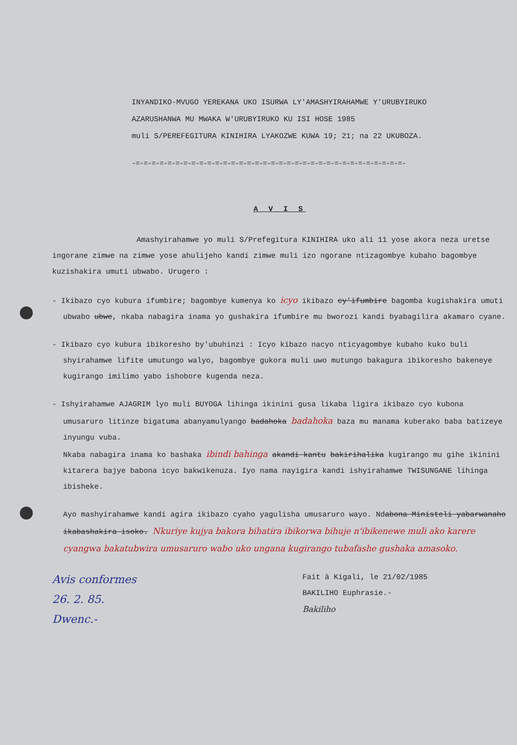INYANDIKO-MVUGO YEREKANA UKO ISURWA LY'AMASHYIRAHAMWE Y'URUBYIRUKO
AZARUSHANWA MU MWAKA W'URUBYIRUKO KU ISI HOSE 1985
muli S/PEREFEGITURA KINIHIRA LYAKOZWE KUWA 19; 21; na 22 UKUBOZA.
-=-=-=-=-=-=-=-=-=-=-=-=-=-=-=-=-=-=-=-=-=-=-=-=-=-=-=-=-=-=-=-=-=-=-
A V I S
Amashyirahamwe yo muli S/Prefegitura KINIHIRA uko ali 11 yose akora neza uretse ingorane zimwe na zimwe yose ahulijeho kandi zimwe muli izo ngorane ntizagombye kubaho bagombye kuzishakira umuti ubwabo. Urugero :
- Ikibazo cyo kubura ifumbire; bagombye kumenya ko icyo ikibazo cy'ifumbire bagomba kugishakira umuti ubwabo ubwe, nkaba nabagira inama yo gushakira ifumbire mu bworozi kandi byabagilira akamaro cyane.
- Ikibazo cyo kubura ibikoresho by'ubuhinzi : Icyo kibazo nacyo nticyagombye kubaho kuko buli shyirahamwe lifite umutungo walyo, bagombye gukora muli uwo mutungo bakagura ibikoresho bakeneye kugirango imilimo yabo ishobore kugenda neza.
- Ishyirahamwe AJAGRIM lyo muli BUYOGA lihinga ikinini gusa likaba ligira ikibazo cyo kubona umusaruro litinze bigatuma abanyamulyango badahoka badahoka baza mu manama kuberako baba batizeye inyungu vuba.
Nkaba nabagira inama ko bashaka ibindi bahinga akandi kantu bakirihalika kugirango mu gihe ikinini kitarera bajye babona icyo bakwikenuza. Iyo nama nayigira kandi ishyirahamwe TWISUNGANE lihinga ibisheke.
Ayo mashyirahamwe kandi agira ikibazo cyaho yagulisha umusaruro wayo. Ndabona Ministeli yabarwanaho ikabashakira isoko. Nkuriye kujya bakora bihatira ibikorwa bihuje n'ibikenewe muli ako karere cyangwa bakatubwira umusaruro wabo uko ungana kugirango tubafashe gushaka amasoko.
Avis conformes
26. 2. 85.
Dwenc.-
Fait à Kigali, le 21/02/1985
BAKILIHO Euphrasie.-
Bakiliho